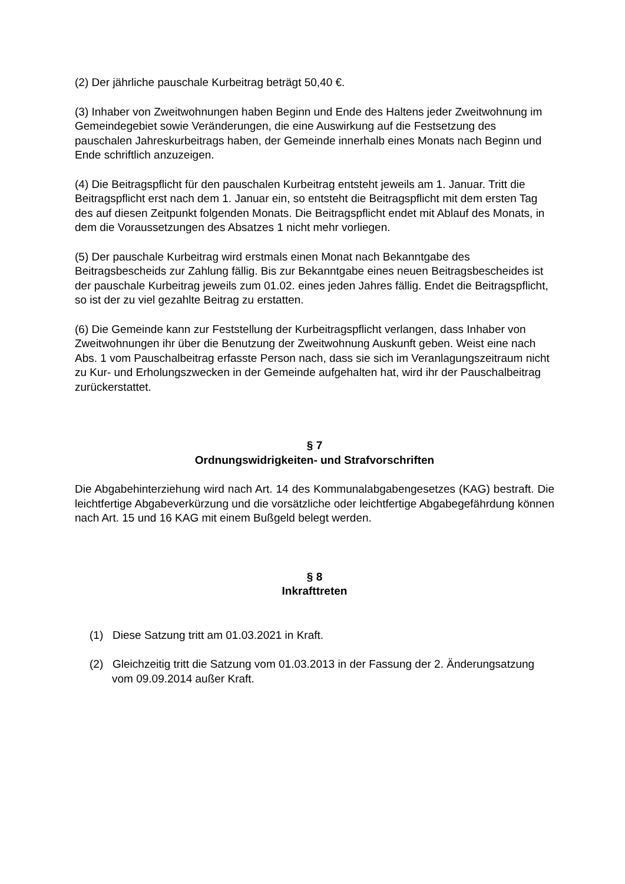(2) Der jährliche pauschale Kurbeitrag beträgt 50,40 €.
(3) Inhaber von Zweitwohnungen haben Beginn und Ende des Haltens jeder Zweitwohnung im Gemeindegebiet sowie Veränderungen, die eine Auswirkung auf die Festsetzung des pauschalen Jahreskurbeitrags haben, der Gemeinde innerhalb eines Monats nach Beginn und Ende schriftlich anzuzeigen.
(4) Die Beitragspflicht für den pauschalen Kurbeitrag entsteht jeweils am 1. Januar. Tritt die Beitragspflicht erst nach dem 1. Januar ein, so entsteht die Beitragspflicht mit dem ersten Tag des auf diesen Zeitpunkt folgenden Monats. Die Beitragspflicht endet mit Ablauf des Monats, in dem die Voraussetzungen des Absatzes 1 nicht mehr vorliegen.
(5) Der pauschale Kurbeitrag wird erstmals einen Monat nach Bekanntgabe des Beitragsbescheids zur Zahlung fällig. Bis zur Bekanntgabe eines neuen Beitragsbescheides ist der pauschale Kurbeitrag jeweils zum 01.02. eines jeden Jahres fällig. Endet die Beitragspflicht, so ist der zu viel gezahlte Beitrag zu erstatten.
(6) Die Gemeinde kann zur Feststellung der Kurbeitragspflicht verlangen, dass Inhaber von Zweitwohnungen ihr über die Benutzung der Zweitwohnung Auskunft geben. Weist eine nach Abs. 1 vom Pauschalbeitrag erfasste Person nach, dass sie sich im Veranlagungszeitraum nicht zu Kur- und Erholungszwecken in der Gemeinde aufgehalten hat, wird ihr der Pauschalbeitrag zurückerstattet.
§ 7
Ordnungswidrigkeiten- und Strafvorschriften
Die Abgabehinterziehung wird nach Art. 14 des Kommunalabgabengesetzes (KAG) bestraft. Die leichtfertige Abgabeverkürzung und die vorsätzliche oder leichtfertige Abgabegefährdung können nach Art. 15 und 16 KAG mit einem Bußgeld belegt werden.
§ 8
Inkrafttreten
(1) Diese Satzung tritt am 01.03.2021 in Kraft.
(2) Gleichzeitig tritt die Satzung vom 01.03.2013 in der Fassung der 2. Änderungsatzung vom 09.09.2014 außer Kraft.